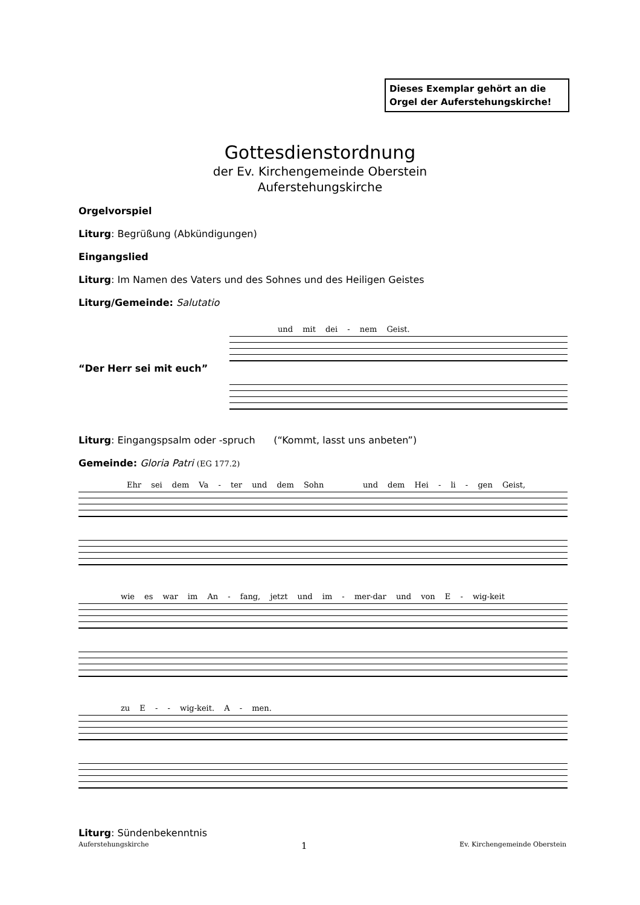Dieses Exemplar gehört an die Orgel der Auferstehungskirche!
Gottesdienstordnung
der Ev. Kirchengemeinde Oberstein
Auferstehungskirche
Orgelvorspiel
Liturg: Begrüßung (Abkündigungen)
Eingangslied
Liturg: Im Namen des Vaters und des Sohnes und des Heiligen Geistes
Liturg/Gemeinde: Salutatio
“Der Herr sei mit euch”
und mit dei - nem Geist.
Liturg: Eingangspsalm oder -spruch (“Kommt, lasst uns anbeten”)
Gemeinde: Gloria Patri (EG 177.2)
Ehr sei dem Va - ter und dem Sohn und dem Hei - li - gen Geist,
wie es war im An - fang, jetzt und im - mer-dar und von E - wig-keit
zu E - - wig-keit. A - men.
Liturg: Sündenbekenntnis
Auferstehungskirche 1 Ev. Kirchengemeinde Oberstein